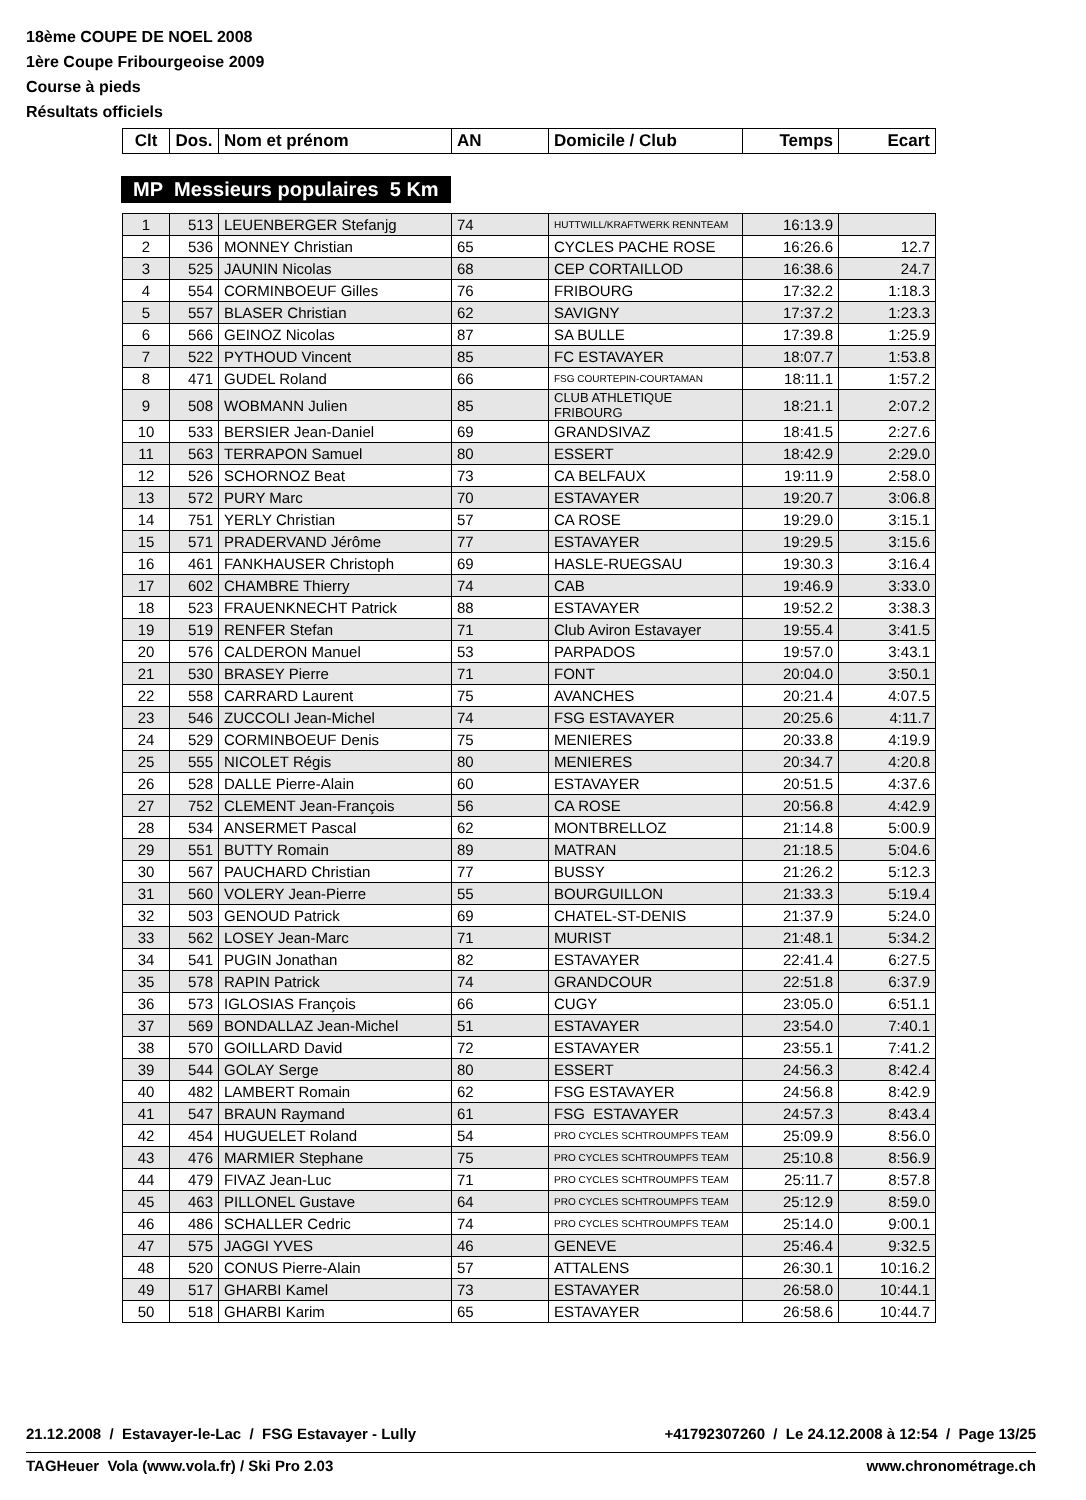18ème COUPE DE NOEL 2008
1ère Coupe Fribourgeoise 2009
Course à pieds
Résultats officiels
| Clt | Dos. | Nom et prénom | AN | Domicile / Club | Temps | Ecart |
| --- | --- | --- | --- | --- | --- | --- |
MP Messieurs populaires 5 Km
| 1 | 513 | LEUENBERGER Stefanjg | 74 | HUTTWILL/KRAFTWERK RENNTEAM | 16:13.9 | |
| 2 | 536 | MONNEY Christian | 65 | CYCLES PACHE ROSE | 16:26.6 | 12.7 |
| 3 | 525 | JAUNIN Nicolas | 68 | CEP CORTAILLOD | 16:38.6 | 24.7 |
| 4 | 554 | CORMINBOEUF Gilles | 76 | FRIBOURG | 17:32.2 | 1:18.3 |
| 5 | 557 | BLASER Christian | 62 | SAVIGNY | 17:37.2 | 1:23.3 |
| 6 | 566 | GEINOZ Nicolas | 87 | SA BULLE | 17:39.8 | 1:25.9 |
| 7 | 522 | PYTHOUD Vincent | 85 | FC ESTAVAYER | 18:07.7 | 1:53.8 |
| 8 | 471 | GUDEL Roland | 66 | FSG COURTEPIN-COURTAMAN | 18:11.1 | 1:57.2 |
| 9 | 508 | WOBMANN Julien | 85 | CLUB ATHLETIQUE FRIBOURG | 18:21.1 | 2:07.2 |
| 10 | 533 | BERSIER Jean-Daniel | 69 | GRANDSIVAZ | 18:41.5 | 2:27.6 |
| 11 | 563 | TERRAPON Samuel | 80 | ESSERT | 18:42.9 | 2:29.0 |
| 12 | 526 | SCHORNOZ Beat | 73 | CA BELFAUX | 19:11.9 | 2:58.0 |
| 13 | 572 | PURY Marc | 70 | ESTAVAYER | 19:20.7 | 3:06.8 |
| 14 | 751 | YERLY Christian | 57 | CA ROSE | 19:29.0 | 3:15.1 |
| 15 | 571 | PRADERVAND Jérôme | 77 | ESTAVAYER | 19:29.5 | 3:15.6 |
| 16 | 461 | FANKHAUSER Christoph | 69 | HASLE-RUEGSAU | 19:30.3 | 3:16.4 |
| 17 | 602 | CHAMBRE Thierry | 74 | CAB | 19:46.9 | 3:33.0 |
| 18 | 523 | FRAUENKNECHT Patrick | 88 | ESTAVAYER | 19:52.2 | 3:38.3 |
| 19 | 519 | RENFER Stefan | 71 | Club Aviron Estavayer | 19:55.4 | 3:41.5 |
| 20 | 576 | CALDERON Manuel | 53 | PARPADOS | 19:57.0 | 3:43.1 |
| 21 | 530 | BRASEY Pierre | 71 | FONT | 20:04.0 | 3:50.1 |
| 22 | 558 | CARRARD Laurent | 75 | AVANCHES | 20:21.4 | 4:07.5 |
| 23 | 546 | ZUCCOLI Jean-Michel | 74 | FSG ESTAVAYER | 20:25.6 | 4:11.7 |
| 24 | 529 | CORMINBOEUF Denis | 75 | MENIERES | 20:33.8 | 4:19.9 |
| 25 | 555 | NICOLET Régis | 80 | MENIERES | 20:34.7 | 4:20.8 |
| 26 | 528 | DALLE Pierre-Alain | 60 | ESTAVAYER | 20:51.5 | 4:37.6 |
| 27 | 752 | CLEMENT Jean-François | 56 | CA ROSE | 20:56.8 | 4:42.9 |
| 28 | 534 | ANSERMET Pascal | 62 | MONTBRELLOZ | 21:14.8 | 5:00.9 |
| 29 | 551 | BUTTY Romain | 89 | MATRAN | 21:18.5 | 5:04.6 |
| 30 | 567 | PAUCHARD Christian | 77 | BUSSY | 21:26.2 | 5:12.3 |
| 31 | 560 | VOLERY Jean-Pierre | 55 | BOURGUILLON | 21:33.3 | 5:19.4 |
| 32 | 503 | GENOUD Patrick | 69 | CHATEL-ST-DENIS | 21:37.9 | 5:24.0 |
| 33 | 562 | LOSEY Jean-Marc | 71 | MURIST | 21:48.1 | 5:34.2 |
| 34 | 541 | PUGIN Jonathan | 82 | ESTAVAYER | 22:41.4 | 6:27.5 |
| 35 | 578 | RAPIN Patrick | 74 | GRANDCOUR | 22:51.8 | 6:37.9 |
| 36 | 573 | IGLOSIAS François | 66 | CUGY | 23:05.0 | 6:51.1 |
| 37 | 569 | BONDALLAZ Jean-Michel | 51 | ESTAVAYER | 23:54.0 | 7:40.1 |
| 38 | 570 | GOILLARD David | 72 | ESTAVAYER | 23:55.1 | 7:41.2 |
| 39 | 544 | GOLAY Serge | 80 | ESSERT | 24:56.3 | 8:42.4 |
| 40 | 482 | LAMBERT Romain | 62 | FSG ESTAVAYER | 24:56.8 | 8:42.9 |
| 41 | 547 | BRAUN Raymand | 61 | FSG ESTAVAYER | 24:57.3 | 8:43.4 |
| 42 | 454 | HUGUELET Roland | 54 | PRO CYCLES SCHTROUMPFS TEAM | 25:09.9 | 8:56.0 |
| 43 | 476 | MARMIER Stephane | 75 | PRO CYCLES SCHTROUMPFS TEAM | 25:10.8 | 8:56.9 |
| 44 | 479 | FIVAZ Jean-Luc | 71 | PRO CYCLES SCHTROUMPFS TEAM | 25:11.7 | 8:57.8 |
| 45 | 463 | PILLONEL Gustave | 64 | PRO CYCLES SCHTROUMPFS TEAM | 25:12.9 | 8:59.0 |
| 46 | 486 | SCHALLER Cedric | 74 | PRO CYCLES SCHTROUMPFS TEAM | 25:14.0 | 9:00.1 |
| 47 | 575 | JAGGI YVES | 46 | GENEVE | 25:46.4 | 9:32.5 |
| 48 | 520 | CONUS Pierre-Alain | 57 | ATTALENS | 26:30.1 | 10:16.2 |
| 49 | 517 | GHARBI Kamel | 73 | ESTAVAYER | 26:58.0 | 10:44.1 |
| 50 | 518 | GHARBI Karim | 65 | ESTAVAYER | 26:58.6 | 10:44.7 |
21.12.2008 / Estavayer-le-Lac / FSG Estavayer - Lully +41792307260 / Le 24.12.2008 à 12:54 / Page 13/25
TAGHeuer Vola (www.vola.fr) / Ski Pro 2.03 www.chronométrage.ch